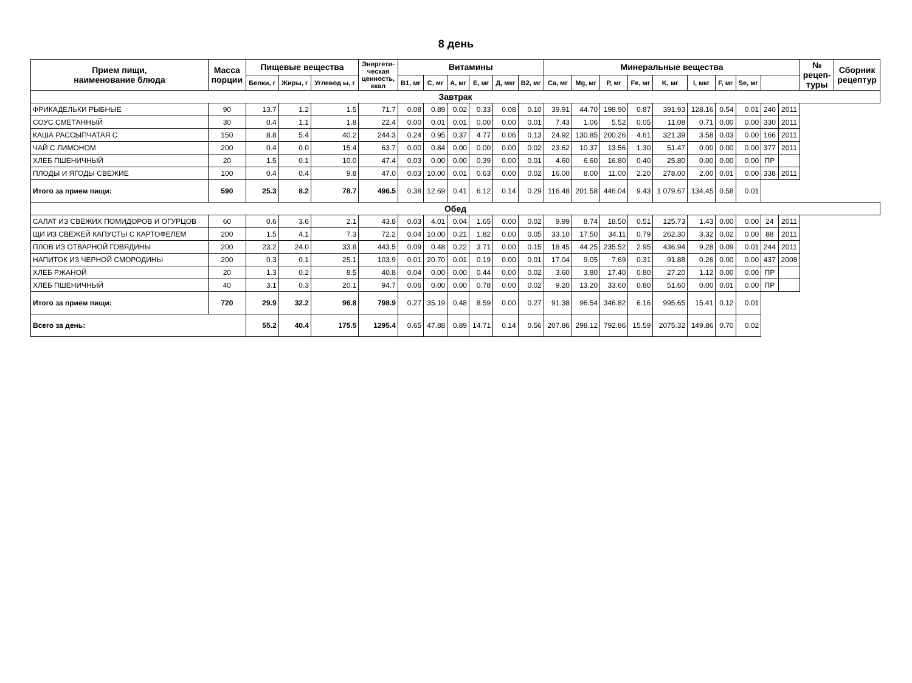8 день
| Прием пищи, наименование блюда | Масса порции | Пищевые вещества | | | Энергети- ческая ценность, ккал | Витамины | | | | | | Минеральные вещества | | | | | | | | | | № рецеп- туры | Сборник рецептур |
| --- | --- | --- | --- | --- | --- | --- | --- | --- | --- | --- | --- | --- | --- | --- | --- | --- | --- | --- | --- | --- | --- | --- | --- |
| | | Белки, г | Жиры, г | Углевод ы, г | | B1, мг | C, мг | A, мг | E, мг | Д, мкг | B2, мг | Ca, мг | Mg, мг | P, мг | Fe, мг | K, мг | I, мкг | F, мг | Se, мг | | | | |
| Завтрак | | | | | | | | | | | | | | | | | | | | | | | |
| ФРИКАДЕЛЬКИ РЫБНЫЕ | 90 | 13.7 | 1.2 | 1.5 | 71.7 | 0.08 | 0.89 | 0.02 | 0.33 | 0.08 | 0.10 | 39.91 | 44.70 | 198.90 | 0.87 | 391.93 | 128.16 | 0.54 | 0.01 | 240 | 2011 | | |
| СОУС СМЕТАННЫЙ | 30 | 0.4 | 1.1 | 1.8 | 22.4 | 0.00 | 0.01 | 0.01 | 0.00 | 0.00 | 0.01 | 7.43 | 1.06 | 5.52 | 0.05 | 11.08 | 0.71 | 0.00 | 0.00 | 330 | 2011 | | |
| КАША РАССЫПЧАТАЯ С | 150 | 8.8 | 5.4 | 40.2 | 244.3 | 0.24 | 0.95 | 0.37 | 4.77 | 0.06 | 0.13 | 24.92 | 130.85 | 200.26 | 4.61 | 321.39 | 3.58 | 0.03 | 0.00 | 166 | 2011 | | |
| ЧАЙ С ЛИМОНОМ | 200 | 0.4 | 0.0 | 15.4 | 63.7 | 0.00 | 0.84 | 0.00 | 0.00 | 0.00 | 0.02 | 23.62 | 10.37 | 13.56 | 1.30 | 51.47 | 0.00 | 0.00 | 0.00 | 377 | 2011 | | |
| ХЛЕБ ПШЕНИЧНЫЙ | 20 | 1.5 | 0.1 | 10.0 | 47.4 | 0.03 | 0.00 | 0.00 | 0.39 | 0.00 | 0.01 | 4.60 | 6.60 | 16.80 | 0.40 | 25.80 | 0.00 | 0.00 | 0.00 | ПР | | | |
| ПЛОДЫ И ЯГОДЫ СВЕЖИЕ | 100 | 0.4 | 0.4 | 9.8 | 47.0 | 0.03 | 10.00 | 0.01 | 0.63 | 0.00 | 0.02 | 16.00 | 8.00 | 11.00 | 2.20 | 278.00 | 2.00 | 0.01 | 0.00 | 338 | 2011 | | |
| Итого за прием пищи: | 590 | 25.3 | 8.2 | 78.7 | 496.5 | 0.38 | 12.69 | 0.41 | 6.12 | 0.14 | 0.29 | 116.48 | 201.58 | 446.04 | 9.43 | 1 079.67 | 134.45 | 0.58 | 0.01 | | | | |
| Обед | | | | | | | | | | | | | | | | | | | | | | | |
| САЛАТ ИЗ СВЕЖИХ ПОМИДОРОВ И ОГУРЦОВ | 60 | 0.6 | 3.6 | 2.1 | 43.8 | 0.03 | 4.01 | 0.04 | 1.65 | 0.00 | 0.02 | 9.99 | 8.74 | 18.50 | 0.51 | 125.73 | 1.43 | 0.00 | 0.00 | 24 | 2011 | | |
| ЩИ ИЗ СВЕЖЕЙ КАПУСТЫ С КАРТОФЕЛЕМ | 200 | 1.5 | 4.1 | 7.3 | 72.2 | 0.04 | 10.00 | 0.21 | 1.82 | 0.00 | 0.05 | 33.10 | 17.50 | 34.11 | 0.79 | 262.30 | 3.32 | 0.02 | 0.00 | 88 | 2011 | | |
| ПЛОВ ИЗ ОТВАРНОЙ ГОВЯДИНЫ | 200 | 23.2 | 24.0 | 33.8 | 443.5 | 0.09 | 0.48 | 0.22 | 3.71 | 0.00 | 0.15 | 18.45 | 44.25 | 235.52 | 2.95 | 436.94 | 9.28 | 0.09 | 0.01 | 244 | 2011 | | |
| НАПИТОК ИЗ ЧЕРНОЙ СМОРОДИНЫ | 200 | 0.3 | 0.1 | 25.1 | 103.9 | 0.01 | 20.70 | 0.01 | 0.19 | 0.00 | 0.01 | 17.04 | 9.05 | 7.69 | 0.31 | 91.88 | 0.26 | 0.00 | 0.00 | 437 | 2008 | | |
| ХЛЕБ РЖАНОЙ | 20 | 1.3 | 0.2 | 8.5 | 40.8 | 0.04 | 0.00 | 0.00 | 0.44 | 0.00 | 0.02 | 3.60 | 3.80 | 17.40 | 0.80 | 27.20 | 1.12 | 0.00 | 0.00 | ПР | | | |
| ХЛЕБ ПШЕНИЧНЫЙ | 40 | 3.1 | 0.3 | 20.1 | 94.7 | 0.06 | 0.00 | 0.00 | 0.78 | 0.00 | 0.02 | 9.20 | 13.20 | 33.60 | 0.80 | 51.60 | 0.00 | 0.01 | 0.00 | ПР | | | |
| Итого за прием пищи: | 720 | 29.9 | 32.2 | 96.8 | 798.9 | 0.27 | 35.19 | 0.48 | 8.59 | 0.00 | 0.27 | 91.38 | 96.54 | 346.82 | 6.16 | 995.65 | 15.41 | 0.12 | 0.01 | | | | |
| Всего за день: | | 55.2 | 40.4 | 175.5 | 1295.4 | 0.65 | 47.88 | 0.89 | 14.71 | 0.14 | 0.56 | 207.86 | 298.12 | 792.86 | 15.59 | 2075.32 | 149.86 | 0.70 | 0.02 | | | | |